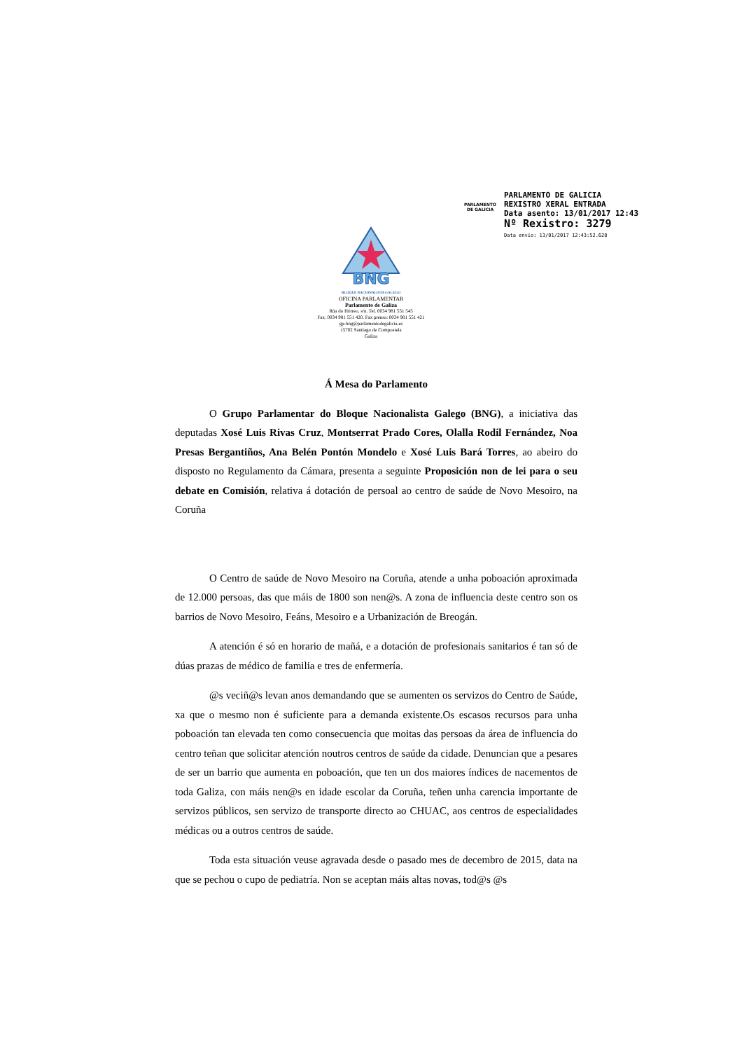PARLAMENTO
DE GALICIA
PARLAMENTO DE GALICIA
REXISTRO XERAL ENTRADA
Data asento: 13/01/2017 12:43
Nº Rexistro: 3279
Data envío: 13/01/2017 12:43:52.628
BNG
BLOQUE NACIONALISTA GALEGO
OFICINA PARLAMENTAR
Parlamento de Galiza
Rúa do Hórreo, s/n. Tel. 0034 981 551 545
Fax. 0034 981 551 420. Fax prensa: 0034 981 551 421
gp-bng@parlamentodegalicia.es
15702 Santiago de Compostela
Galiza
Á Mesa do Parlamento
O Grupo Parlamentar do Bloque Nacionalista Galego (BNG), a iniciativa das deputadas Xosé Luis Rivas Cruz, Montserrat Prado Cores, Olalla Rodil Fernández, Noa Presas Bergantiños, Ana Belén Pontón Mondelo e Xosé Luis Bará Torres, ao abeiro do disposto no Regulamento da Cámara, presenta a seguinte Proposición non de lei para o seu debate en Comisión, relativa á dotación de persoal ao centro de saúde de Novo Mesoiro, na Coruña
O Centro de saúde de Novo Mesoiro na Coruña, atende a unha poboación aproximada de 12.000 persoas, das que máis de 1800 son nen@s. A zona de influencia deste centro son os barrios de Novo Mesoiro, Feáns, Mesoiro e a Urbanización de Breogán.
A atención é só en horario de mañá, e a dotación de profesionais sanitarios é tan só de dúas prazas de médico de familia e tres de enfermería.
@s veciñ@s levan anos demandando que se aumenten os servizos do Centro de Saúde, xa que o mesmo non é suficiente para a demanda existente.Os escasos recursos para unha poboación tan elevada ten como consecuencia que moitas das persoas da área de influencia do centro teñan que solicitar atención noutros centros de saúde da cidade. Denuncian que a pesares de ser un barrio que aumenta en poboación, que ten un dos maiores índices de nacementos de toda Galiza, con máis nen@s en idade escolar da Coruña, teñen unha carencia importante de servizos públicos, sen servizo de transporte directo ao CHUAC, aos centros de especialidades médicas ou a outros centros de saúde.
Toda esta situación veuse agravada desde o pasado mes de decembro de 2015, data na que se pechou o cupo de pediatría. Non se aceptan máis altas novas, tod@s @s